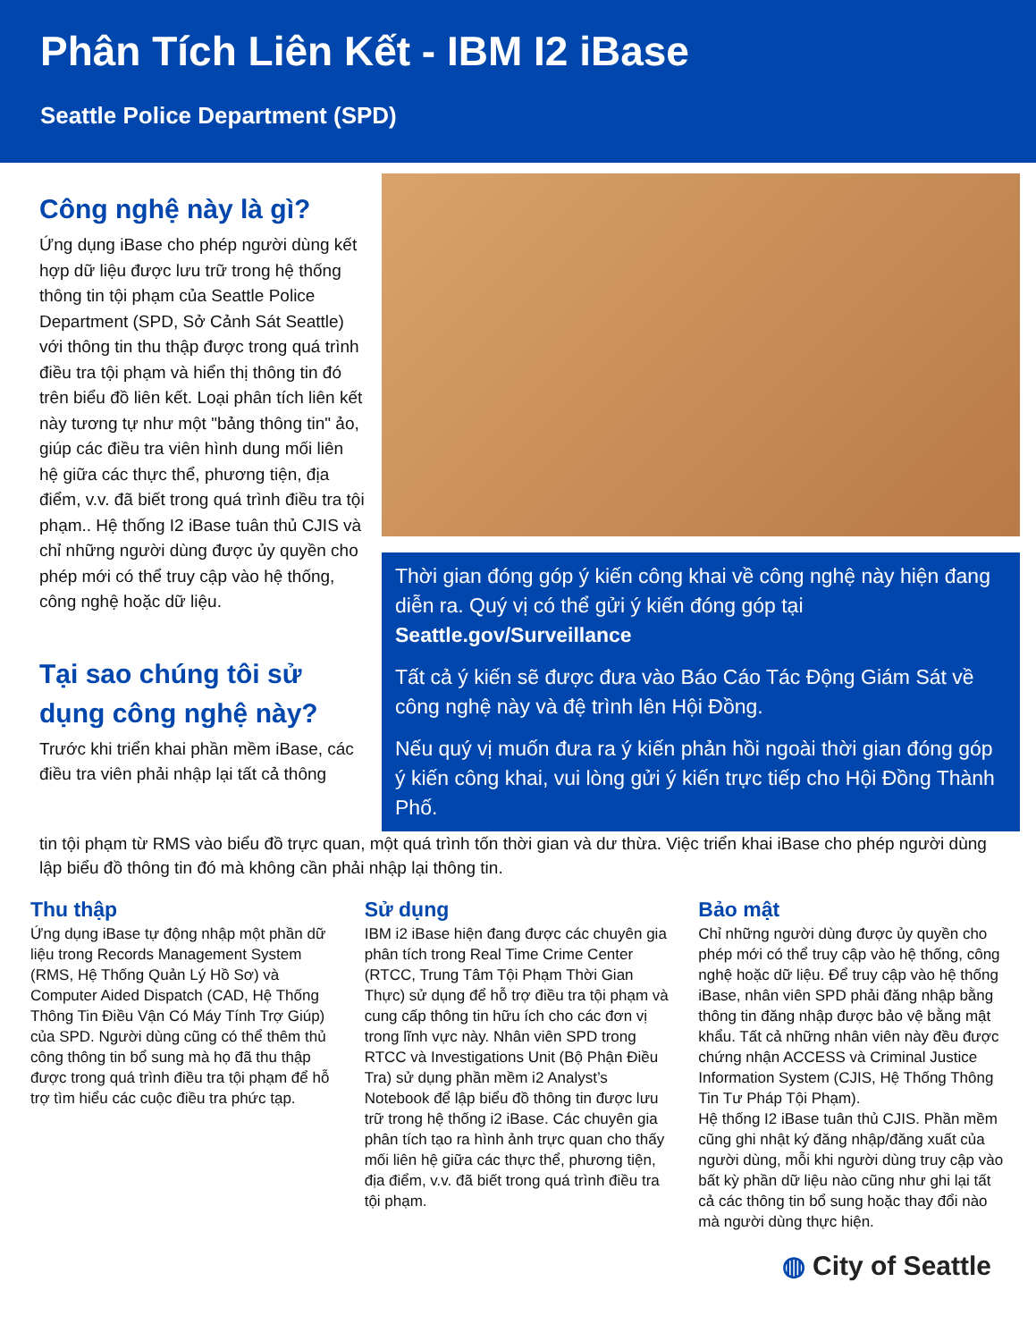Phân Tích Liên Kết - IBM I2 iBase
Seattle Police Department (SPD)
Công nghệ này là gì?
Ứng dụng iBase cho phép người dùng kết hợp dữ liệu được lưu trữ trong hệ thống thông tin tội phạm của Seattle Police Department (SPD, Sở Cảnh Sát Seattle) với thông tin thu thập được trong quá trình điều tra tội phạm và hiển thị thông tin đó trên biểu đồ liên kết. Loại phân tích liên kết này tương tự như một "bảng thông tin" ảo, giúp các điều tra viên hình dung mối liên hệ giữa các thực thể, phương tiện, địa điểm, v.v. đã biết trong quá trình điều tra tội phạm.. Hệ thống I2 iBase tuân thủ CJIS và chỉ những người dùng được ủy quyền cho phép mới có thể truy cập vào hệ thống, công nghệ hoặc dữ liệu.
Tại sao chúng tôi sử dụng công nghệ này?
Trước khi triển khai phần mềm iBase, các điều tra viên phải nhập lại tất cả thông
Thời gian đóng góp ý kiến công khai về công nghệ này hiện đang diễn ra. Quý vị có thể gửi ý kiến đóng góp tại Seattle.gov/Surveillance
Tất cả ý kiến sẽ được đưa vào Báo Cáo Tác Động Giám Sát về công nghệ này và đệ trình lên Hội Đồng.
Nếu quý vị muốn đưa ra ý kiến phản hồi ngoài thời gian đóng góp ý kiến công khai, vui lòng gửi ý kiến trực tiếp cho Hội Đồng Thành Phố.
tin tội phạm từ RMS vào biểu đồ trực quan, một quá trình tốn thời gian và dư thừa. Việc triển khai iBase cho phép người dùng lập biểu đồ thông tin đó mà không cần phải nhập lại thông tin.
Thu thập
Ứng dụng iBase tự động nhập một phần dữ liệu trong Records Management System (RMS, Hệ Thống Quản Lý Hồ Sơ) và Computer Aided Dispatch (CAD, Hệ Thống Thông Tin Điều Vận Có Máy Tính Trợ Giúp) của SPD. Người dùng cũng có thể thêm thủ công thông tin bổ sung mà họ đã thu thập được trong quá trình điều tra tội phạm để hỗ trợ tìm hiểu các cuộc điều tra phức tạp.
Sử dụng
IBM i2 iBase hiện đang được các chuyên gia phân tích trong Real Time Crime Center (RTCC, Trung Tâm Tội Phạm Thời Gian Thực) sử dụng để hỗ trợ điều tra tội phạm và cung cấp thông tin hữu ích cho các đơn vị trong lĩnh vực này. Nhân viên SPD trong RTCC và Investigations Unit (Bộ Phận Điều Tra) sử dụng phần mềm i2 Analyst’s Notebook để lập biểu đồ thông tin được lưu trữ trong hệ thống i2 iBase. Các chuyên gia phân tích tạo ra hình ảnh trực quan cho thấy mối liên hệ giữa các thực thể, phương tiện, địa điểm, v.v. đã biết trong quá trình điều tra tội phạm.
Bảo mật
Chỉ những người dùng được ủy quyền cho phép mới có thể truy cập vào hệ thống, công nghệ hoặc dữ liệu. Để truy cập vào hệ thống iBase, nhân viên SPD phải đăng nhập bằng thông tin đăng nhập được bảo vệ bằng mật khẩu. Tất cả những nhân viên này đều được chứng nhận ACCESS và Criminal Justice Information System (CJIS, Hệ Thống Thông Tin Tư Pháp Tội Phạm).
Hệ thống I2 iBase tuân thủ CJIS. Phần mềm cũng ghi nhật ký đăng nhập/đăng xuất của người dùng, mỗi khi người dùng truy cập vào bất kỳ phần dữ liệu nào cũng như ghi lại tất cả các thông tin bổ sung hoặc thay đổi nào mà người dùng thực hiện.
◍ City of Seattle